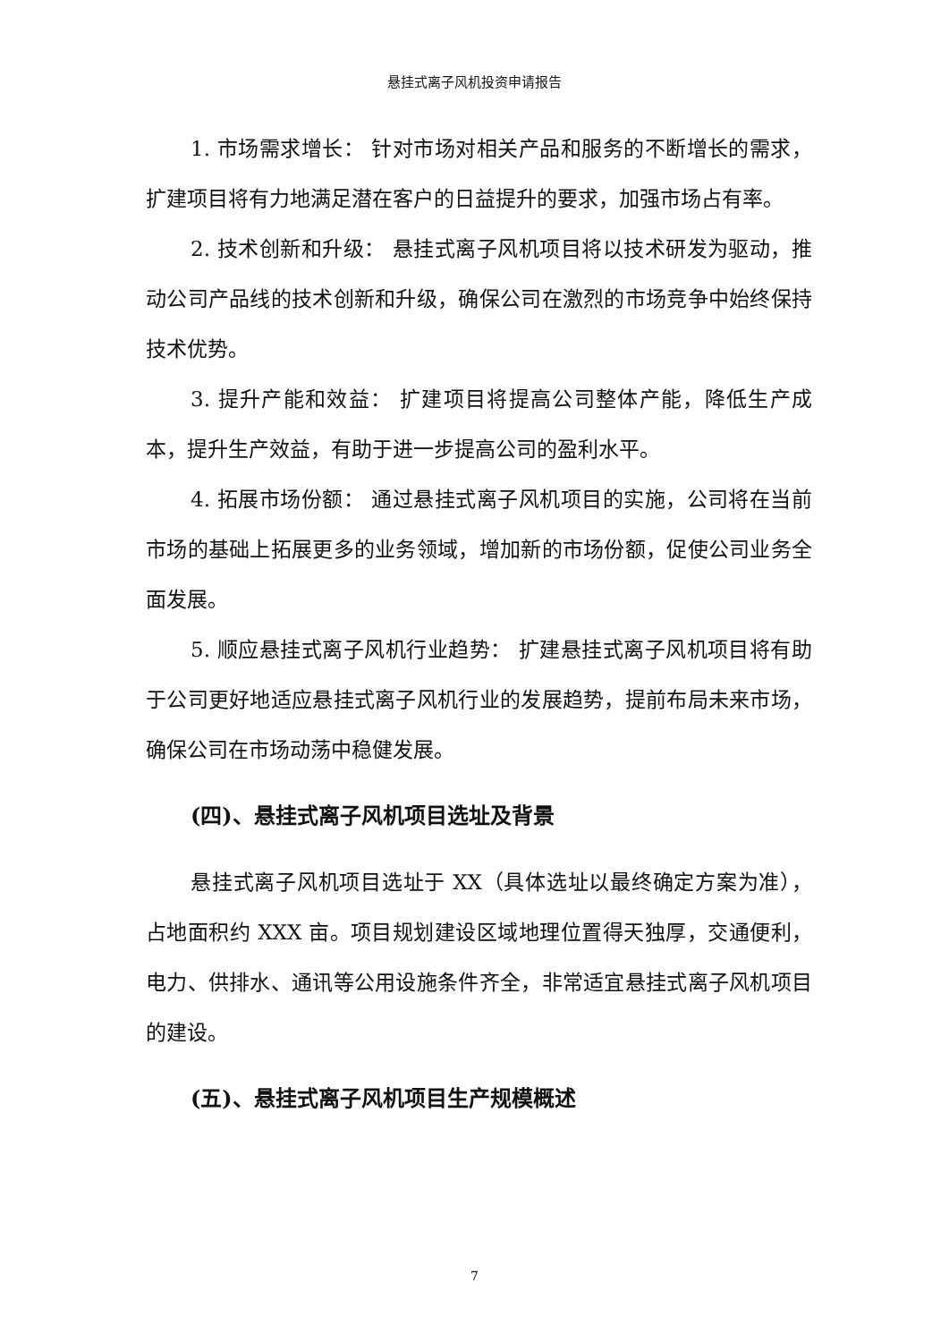悬挂式离子风机投资申请报告
1. 市场需求增长： 针对市场对相关产品和服务的不断增长的需求，扩建项目将有力地满足潜在客户的日益提升的要求，加强市场占有率。
2. 技术创新和升级： 悬挂式离子风机项目将以技术研发为驱动，推动公司产品线的技术创新和升级，确保公司在激烈的市场竞争中始终保持技术优势。
3. 提升产能和效益： 扩建项目将提高公司整体产能，降低生产成本，提升生产效益，有助于进一步提高公司的盈利水平。
4. 拓展市场份额： 通过悬挂式离子风机项目的实施，公司将在当前市场的基础上拓展更多的业务领域，增加新的市场份额，促使公司业务全面发展。
5. 顺应悬挂式离子风机行业趋势： 扩建悬挂式离子风机项目将有助于公司更好地适应悬挂式离子风机行业的发展趋势，提前布局未来市场，确保公司在市场动荡中稳健发展。
(四)、悬挂式离子风机项目选址及背景
悬挂式离子风机项目选址于 XX（具体选址以最终确定方案为准），占地面积约 XXX 亩。项目规划建设区域地理位置得天独厚，交通便利，电力、供排水、通讯等公用设施条件齐全，非常适宜悬挂式离子风机项目的建设。
(五)、悬挂式离子风机项目生产规模概述
7